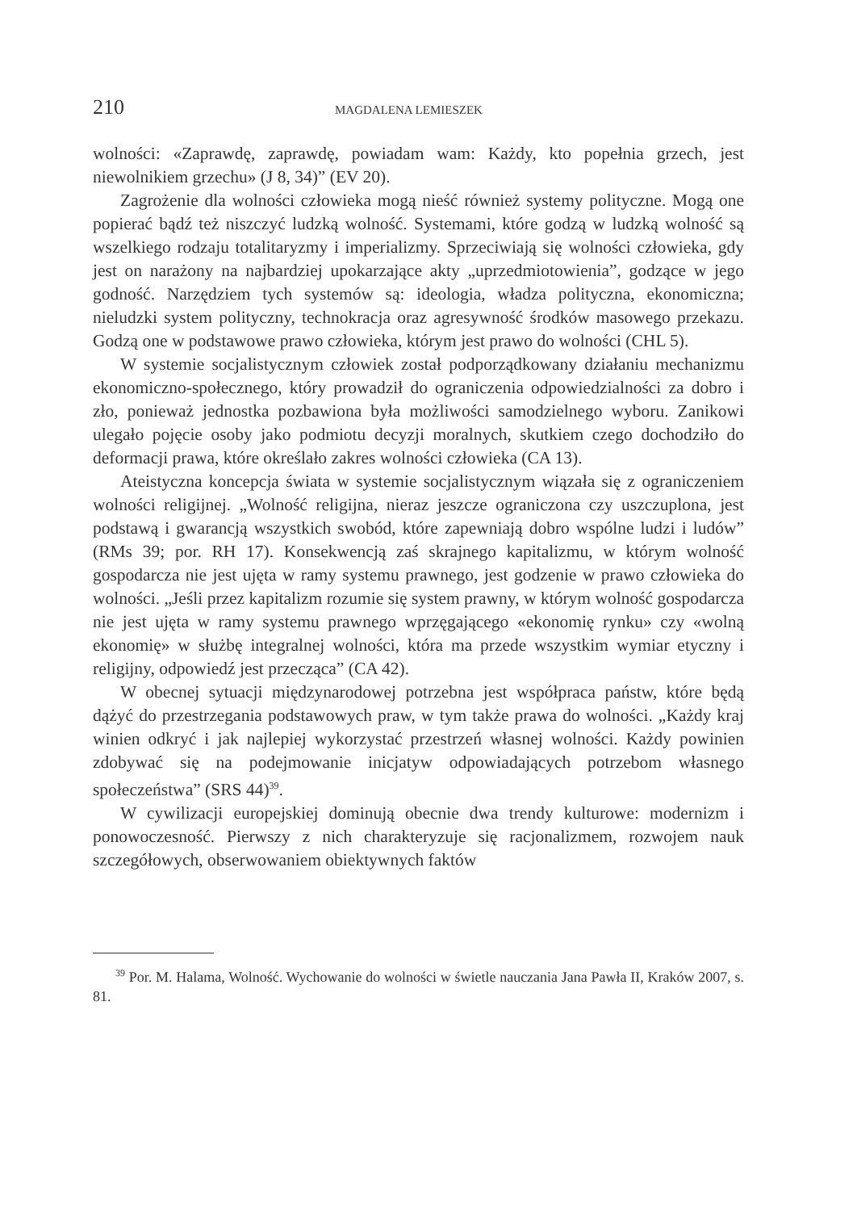210 MAGDALENA LEMIESZEK
wolności: «Zaprawdę, zaprawdę, powiadam wam: Każdy, kto popełnia grzech, jest niewolnikiem grzechu» (J 8, 34)” (EV 20).
Zagrożenie dla wolności człowieka mogą nieść również systemy polityczne. Mogą one popierać bądź też niszczyć ludzką wolność. Systemami, które godzą w ludzką wolność są wszelkiego rodzaju totalitaryzmy i imperializmy. Sprzeciwiają się wolności człowieka, gdy jest on narażony na najbardziej upokarzające akty „uprzedmiotowienia”, godzące w jego godność. Narzędziem tych systemów są: ideologia, władza polityczna, ekonomiczna; nieludzki system polityczny, technokracja oraz agresywność środków masowego przekazu. Godzą one w podstawowe prawo człowieka, którym jest prawo do wolności (CHL 5).
W systemie socjalistycznym człowiek został podporządkowany działaniu mechanizmu ekonomiczno-społecznego, który prowadził do ograniczenia odpowiedzialności za dobro i zło, ponieważ jednostka pozbawiona była możliwości samodzielnego wyboru. Zanikowi ulegało pojęcie osoby jako podmiotu decyzji moralnych, skutkiem czego dochodziło do deformacji prawa, które określało zakres wolności człowieka (CA 13).
Ateistyczna koncepcja świata w systemie socjalistycznym wiązała się z ograniczeniem wolności religijnej. „Wolność religijna, nieraz jeszcze ograniczona czy uszczuplona, jest podstawą i gwarancją wszystkich swobód, które zapewniają dobro wspólne ludzi i ludów” (RMs 39; por. RH 17). Konsekwencją zaś skrajnego kapitalizmu, w którym wolność gospodarcza nie jest ujęta w ramy systemu prawnego, jest godzenie w prawo człowieka do wolności. „Jeśli przez kapitalizm rozumie się system prawny, w którym wolność gospodarcza nie jest ujęta w ramy systemu prawnego wprzęgającego «ekonomię rynku» czy «wolną ekonomię» w służbę integralnej wolności, która ma przede wszystkim wymiar etyczny i religijny, odpowiedź jest przecząca” (CA 42).
W obecnej sytuacji międzynarodowej potrzebna jest współpraca państw, które będą dążyć do przestrzegania podstawowych praw, w tym także prawa do wolności. „Każdy kraj winien odkryć i jak najlepiej wykorzystać przestrzeń własnej wolności. Każdy powinien zdobywać się na podejmowanie inicjatyw odpowiadających potrzebom własnego społeczeństwa” (SRS 44)<sup>39</sup>.
W cywilizacji europejskiej dominują obecnie dwa trendy kulturowe: modernizm i ponowoczesność. Pierwszy z nich charakteryzuje się racjonalizmem, rozwojem nauk szczegółowych, obserwowaniem obiektywnych faktów
<sup>39</sup> Por. M. Halama, Wolność. Wychowanie do wolności w świetle nauczania Jana Pawła II, Kraków 2007, s. 81.